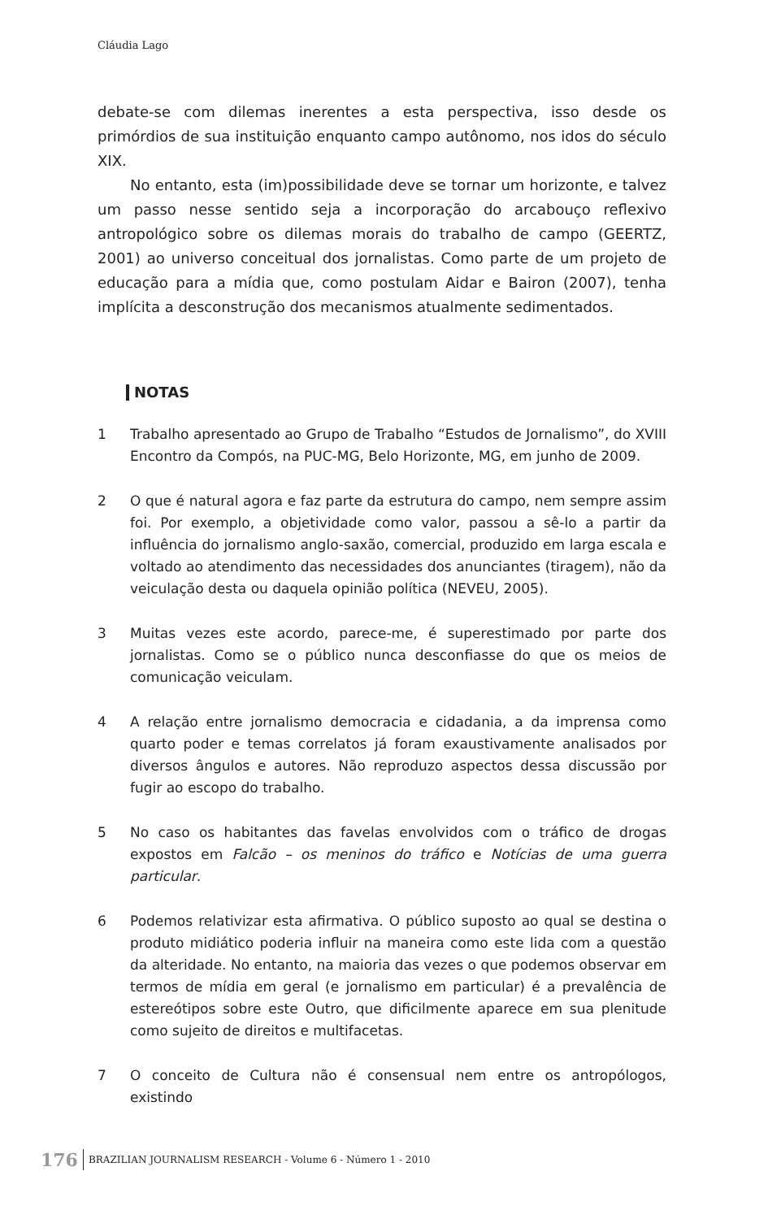Cláudia Lago
debate-se com dilemas inerentes a esta perspectiva, isso desde os primórdios de sua instituição enquanto campo autônomo, nos idos do século XIX.
No entanto, esta (im)possibilidade deve se tornar um horizonte, e talvez um passo nesse sentido seja a incorporação do arcabouço reflexivo antropológico sobre os dilemas morais do trabalho de campo (GEERTZ, 2001) ao universo conceitual dos jornalistas. Como parte de um projeto de educação para a mídia que, como postulam Aidar e Bairon (2007), tenha implícita a desconstrução dos mecanismos atualmente sedimentados.
NOTAS
1 Trabalho apresentado ao Grupo de Trabalho “Estudos de Jornalismo”, do XVIII Encontro da Compós, na PUC-MG, Belo Horizonte, MG, em junho de 2009.
2 O que é natural agora e faz parte da estrutura do campo, nem sempre assim foi. Por exemplo, a objetividade como valor, passou a sê-lo a partir da influência do jornalismo anglo-saxão, comercial, produzido em larga escala e voltado ao atendimento das necessidades dos anunciantes (tiragem), não da veiculação desta ou daquela opinião política (NEVEU, 2005).
3 Muitas vezes este acordo, parece-me, é superestimado por parte dos jornalistas. Como se o público nunca desconfiasse do que os meios de comunicação veiculam.
4 A relação entre jornalismo democracia e cidadania, a da imprensa como quarto poder e temas correlatos já foram exaustivamente analisados por diversos ângulos e autores. Não reproduzo aspectos dessa discussão por fugir ao escopo do trabalho.
5 No caso os habitantes das favelas envolvidos com o tráfico de drogas expostos em Falcão – os meninos do tráfico e Notícias de uma guerra particular.
6 Podemos relativizar esta afirmativa. O público suposto ao qual se destina o produto midiático poderia influir na maneira como este lida com a questão da alteridade. No entanto, na maioria das vezes o que podemos observar em termos de mídia em geral (e jornalismo em particular) é a prevalência de estereótipos sobre este Outro, que dificilmente aparece em sua plenitude como sujeito de direitos e multifacetas.
7 O conceito de Cultura não é consensual nem entre os antropólogos, existindo
176 BRAZILIAN JOURNALISM RESEARCH - Volume 6 - Número 1 - 2010